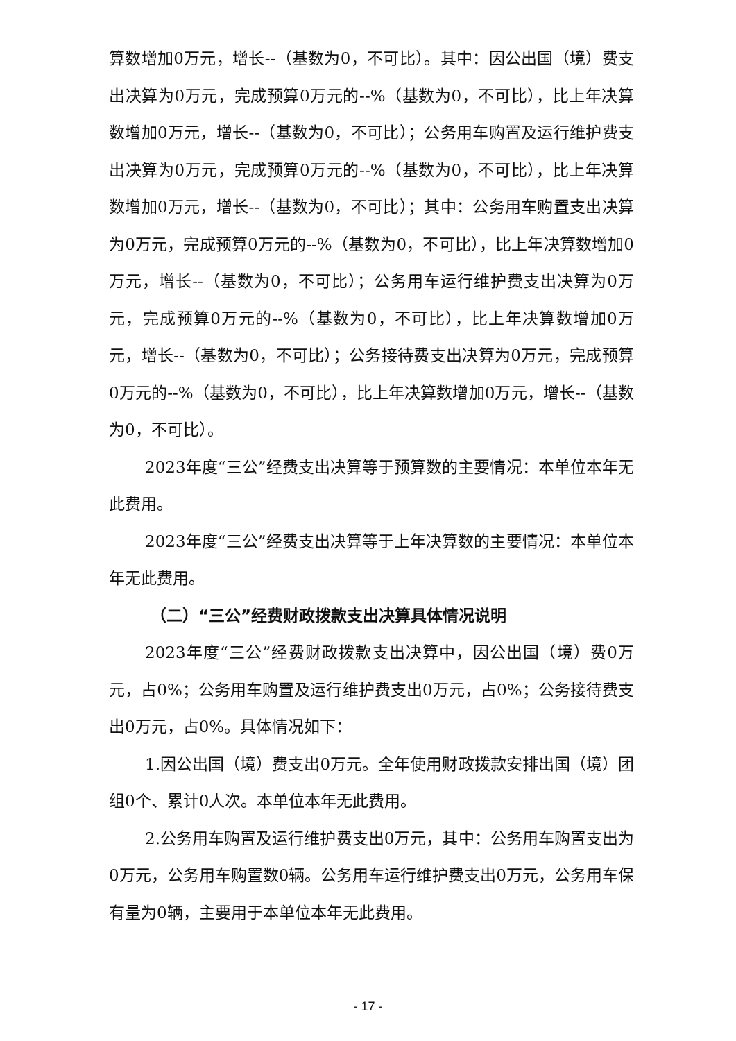算数增加0万元，增长--（基数为0，不可比）。其中：因公出国（境）费支出决算为0万元，完成预算0万元的--%（基数为0，不可比），比上年决算数增加0万元，增长--（基数为0，不可比）；公务用车购置及运行维护费支出决算为0万元，完成预算0万元的--%（基数为0，不可比），比上年决算数增加0万元，增长--（基数为0，不可比）；其中：公务用车购置支出决算为0万元，完成预算0万元的--%（基数为0，不可比），比上年决算数增加0万元，增长--（基数为0，不可比）；公务用车运行维护费支出决算为0万元，完成预算0万元的--%（基数为0，不可比），比上年决算数增加0万元，增长--（基数为0，不可比）；公务接待费支出决算为0万元，完成预算0万元的--%（基数为0，不可比），比上年决算数增加0万元，增长--（基数为0，不可比）。
2023年度“三公”经费支出决算等于预算数的主要情况：本单位本年无此费用。
2023年度“三公”经费支出决算等于上年决算数的主要情况：本单位本年无此费用。
（二）“三公”经费财政拨款支出决算具体情况说明
2023年度“三公”经费财政拨款支出决算中，因公出国（境）费0万元，占0%；公务用车购置及运行维护费支出0万元，占0%；公务接待费支出0万元，占0%。具体情况如下：
1.因公出国（境）费支出0万元。全年使用财政拨款安排出国（境）团组0个、累计0人次。本单位本年无此费用。
2.公务用车购置及运行维护费支出0万元，其中：公务用车购置支出为0万元，公务用车购置数0辆。公务用车运行维护费支出0万元，公务用车保有量为0辆，主要用于本单位本年无此费用。
- 17 -